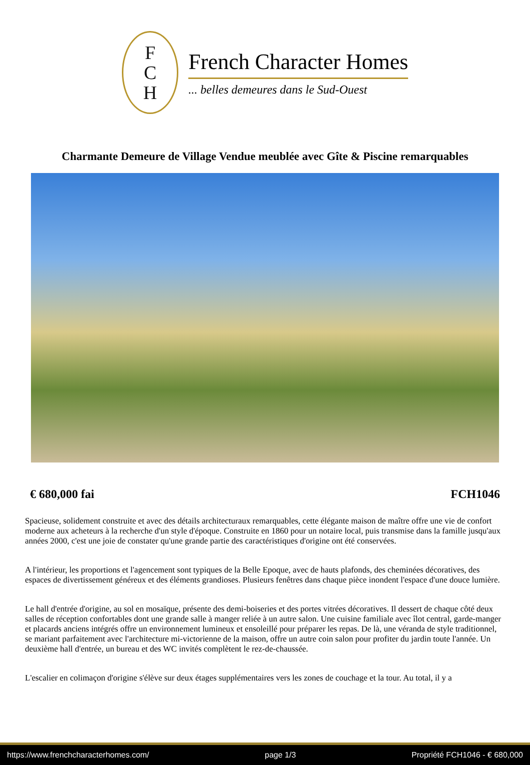F
C
H
French Character Homes
... belles demeures dans le Sud-Ouest
Charmante Demeure de Village Vendue meublée avec Gîte & Piscine remarquables
€ 680,000 fai FCH1046
Spacieuse, solidement construite et avec des détails architecturaux remarquables, cette élégante maison de maître offre une vie de confort moderne aux acheteurs à la recherche d'un style d'époque. Construite en 1860 pour un notaire local, puis transmise dans la famille jusqu'aux années 2000, c'est une joie de constater qu'une grande partie des caractéristiques d'origine ont été conservées.
A l'intérieur, les proportions et l'agencement sont typiques de la Belle Epoque, avec de hauts plafonds, des cheminées décoratives, des espaces de divertissement généreux et des éléments grandioses. Plusieurs fenêtres dans chaque pièce inondent l'espace d'une douce lumière.
Le hall d'entrée d'origine, au sol en mosaïque, présente des demi-boiseries et des portes vitrées décoratives. Il dessert de chaque côté deux salles de réception confortables dont une grande salle à manger reliée à un autre salon. Une cuisine familiale avec îlot central, garde-manger et placards anciens intégrés offre un environnement lumineux et ensoleillé pour préparer les repas. De là, une véranda de style traditionnel, se mariant parfaitement avec l'architecture mi-victorienne de la maison, offre un autre coin salon pour profiter du jardin toute l'année. Un deuxième hall d'entrée, un bureau et des WC invités complètent le rez-de-chaussée.
L'escalier en colimaçon d'origine s'élève sur deux étages supplémentaires vers les zones de couchage et la tour. Au total, il y a
https://www.frenchcharacterhomes.com/ page 1/3 Propriété FCH1046 - € 680,000